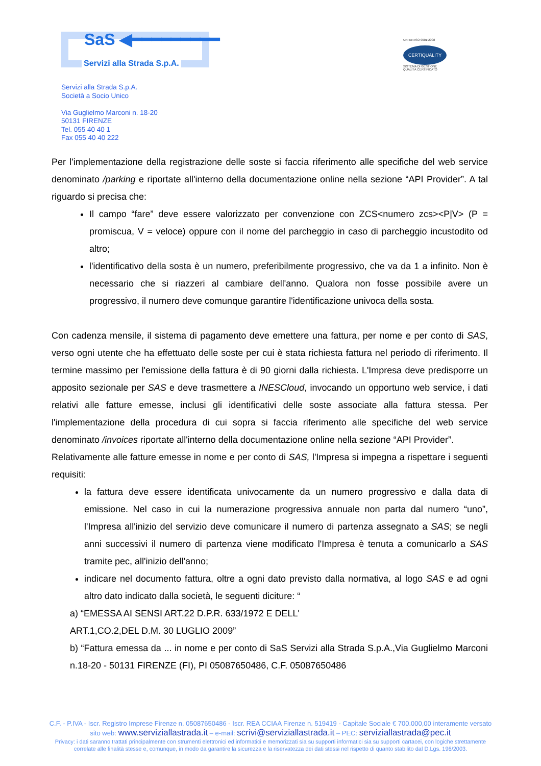SaS ◀━━━━━━━━━
Servizi alla Strada S.p.A.
UNI EN ISO 9001:2008
CERTIQUALITY
SISTEMA DI GESTIONE
QUALITÀ CERTIFICATO
Servizi alla Strada S.p.A.
Società a Socio Unico
Via Guglielmo Marconi n. 18-20
50131 FIRENZE
Tel. 055 40 40 1
Fax 055 40 40 222
Per l'implementazione della registrazione delle soste si faccia riferimento alle specifiche del web service denominato /parking e riportate all'interno della documentazione online nella sezione “API Provider”. A tal riguardo si precisa che:
Il campo “fare” deve essere valorizzato per convenzione con ZCS<numero zcs><P|V> (P = promiscua, V = veloce) oppure con il nome del parcheggio in caso di parcheggio incustodito od altro;
l'identificativo della sosta è un numero, preferibilmente progressivo, che va da 1 a infinito. Non è necessario che si riazzeri al cambiare dell'anno. Qualora non fosse possibile avere un progressivo, il numero deve comunque garantire l'identificazione univoca della sosta.
Con cadenza mensile, il sistema di pagamento deve emettere una fattura, per nome e per conto di SAS, verso ogni utente che ha effettuato delle soste per cui è stata richiesta fattura nel periodo di riferimento. Il termine massimo per l'emissione della fattura è di 90 giorni dalla richiesta. L'Impresa deve predisporre un apposito sezionale per SAS e deve trasmettere a INESCloud, invocando un opportuno web service, i dati relativi alle fatture emesse, inclusi gli identificativi delle soste associate alla fattura stessa. Per l'implementazione della procedura di cui sopra si faccia riferimento alle specifiche del web service denominato /invoices riportate all'interno della documentazione online nella sezione “API Provider”.
Relativamente alle fatture emesse in nome e per conto di SAS, l'Impresa si impegna a rispettare i seguenti requisiti:
la fattura deve essere identificata univocamente da un numero progressivo e dalla data di emissione. Nel caso in cui la numerazione progressiva annuale non parta dal numero “uno”, l'Impresa all'inizio del servizio deve comunicare il numero di partenza assegnato a SAS; se negli anni successivi il numero di partenza viene modificato l'Impresa è tenuta a comunicarlo a SAS tramite pec, all'inizio dell'anno;
indicare nel documento fattura, oltre a ogni dato previsto dalla normativa, al logo SAS e ad ogni altro dato indicato dalla società, le seguenti diciture: “
a) “EMESSA AI SENSI ART.22 D.P.R. 633/1972 E DELL'
ART.1,CO.2,DEL D.M. 30 LUGLIO 2009”
b) “Fattura emessa da ... in nome e per conto di SaS Servizi alla Strada S.p.A.,Via Guglielmo Marconi n.18-20 - 50131 FIRENZE (FI), PI 05087650486, C.F. 05087650486
C.F. - P.IVA - Iscr. Registro Imprese Firenze n. 05087650486 - Iscr. REA CCIAA Firenze n. 519419 - Capitale Sociale € 700.000,00 interamente versato
sito web: www.serviziallastrada.it – e-mail: scrivi@serviziallastrada.it – PEC: serviziallastrada@pec.it
Privacy: i dati saranno trattati principalmente con strumenti elettronici ed informatici e memorizzati sia su supporti informatici sia su supporti cartacei, con logiche strettamente
correlate alle finalità stesse e, comunque, in modo da garantire la sicurezza e la riservatezza dei dati stessi nel rispetto di quanto stabilito dal D.Lgs. 196/2003.